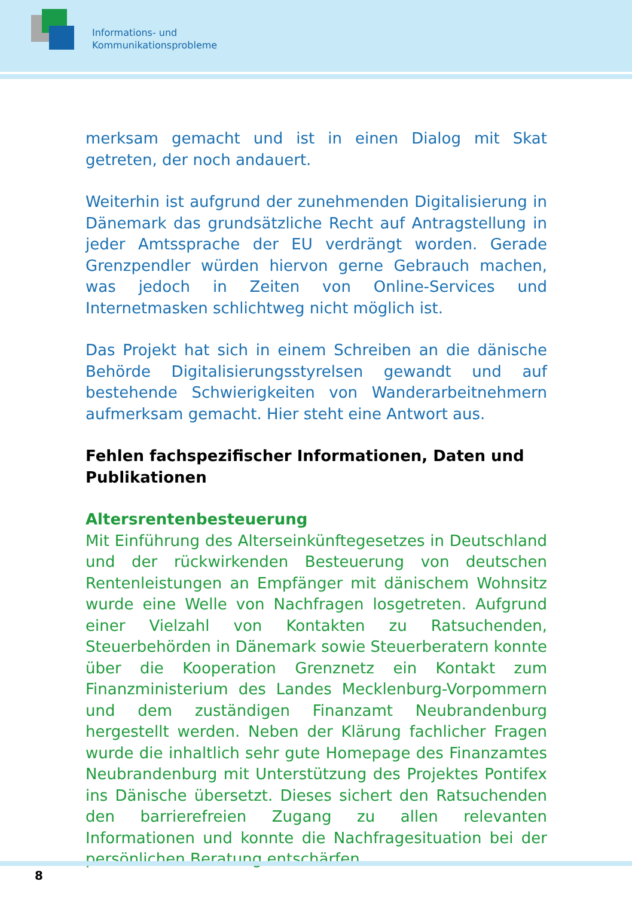Informations- und
Kommunikationsprobleme
merksam gemacht und ist in einen Dialog mit Skat getreten, der noch andauert.
Weiterhin ist aufgrund der zunehmenden Digitalisierung in Dänemark das grundsätzliche Recht auf Antragstellung in jeder Amtssprache der EU verdrängt worden. Gerade Grenzpendler würden hiervon gerne Gebrauch machen, was jedoch in Zeiten von Online-Services und Internetmasken schlichtweg nicht möglich ist.
Das Projekt hat sich in einem Schreiben an die dänische Behörde Digitalisierungsstyrelsen gewandt und auf bestehende Schwierigkeiten von Wanderarbeitnehmern aufmerksam gemacht. Hier steht eine Antwort aus.
Fehlen fachspezifischer Informationen, Daten und Publikationen
Altersrentenbesteuerung
Mit Einführung des Alterseinkünftegesetzes in Deutschland und der rückwirkenden Besteuerung von deutschen Rentenleistungen an Empfänger mit dänischem Wohnsitz wurde eine Welle von Nachfragen losgetreten. Aufgrund einer Vielzahl von Kontakten zu Ratsuchenden, Steuerbehörden in Dänemark sowie Steuerberatern konnte über die Kooperation Grenznetz ein Kontakt zum Finanzministerium des Landes Mecklenburg-Vorpommern und dem zuständigen Finanzamt Neubrandenburg hergestellt werden. Neben der Klärung fachlicher Fragen wurde die inhaltlich sehr gute Homepage des Finanzamtes Neubrandenburg mit Unterstützung des Projektes Pontifex ins Dänische übersetzt. Dieses sichert den Ratsuchenden den barrierefreien Zugang zu allen relevanten Informationen und konnte die Nachfragesituation bei der persönlichen Beratung entschärfen.
8